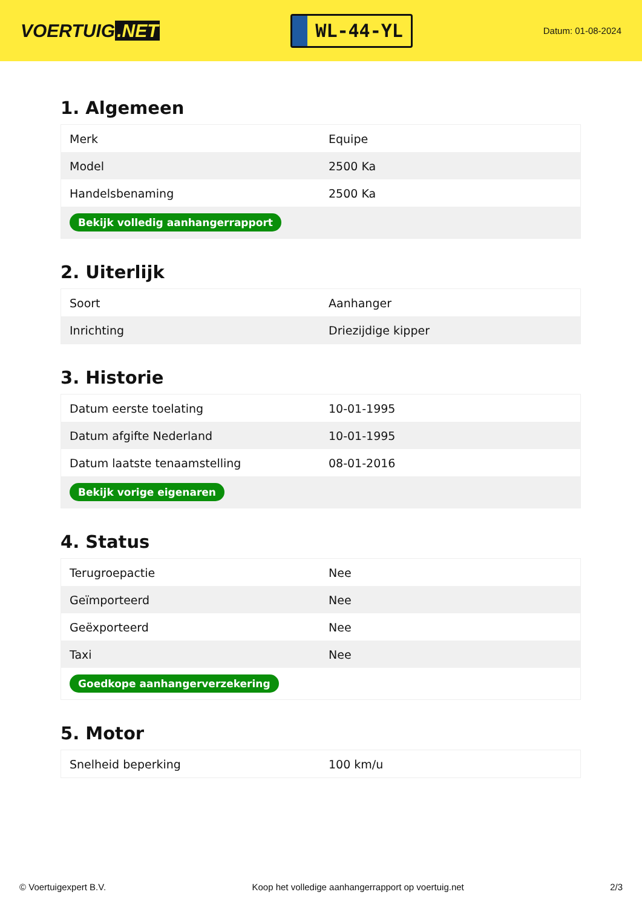VOERTUIG.NET
WL-44-YL
Datum: 01-08-2024
1. Algemeen
| Merk | Equipe |
| Model | 2500 Ka |
| Handelsbenaming | 2500 Ka |
| Bekijk volledig aanhangerrapport | |
2. Uiterlijk
| Soort | Aanhanger |
| Inrichting | Driezijdige kipper |
3. Historie
| Datum eerste toelating | 10-01-1995 |
| Datum afgifte Nederland | 10-01-1995 |
| Datum laatste tenaamstelling | 08-01-2016 |
| Bekijk vorige eigenaren | |
4. Status
| Terugroepactie | Nee |
| Geïmporteerd | Nee |
| Geëxporteerd | Nee |
| Taxi | Nee |
| Goedkope aanhangerverzekering | |
5. Motor
| Snelheid beperking | 100 km/u |
© Voertuigexpert B.V. Koop het volledige aanhangerrapport op voertuig.net 2/3